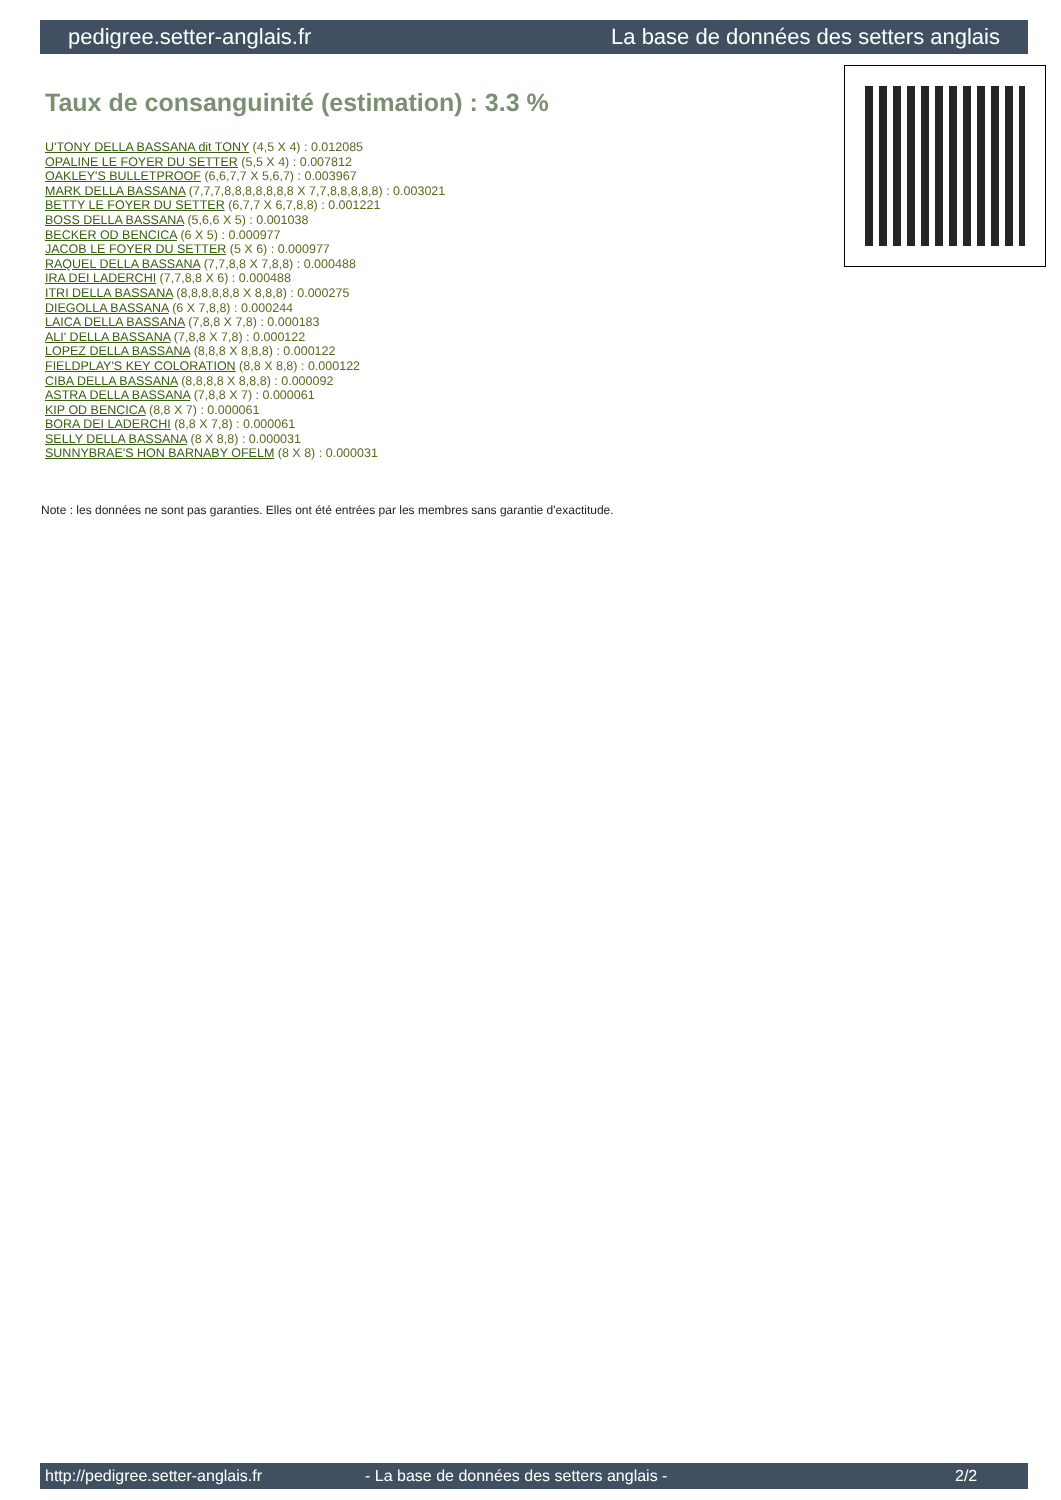pedigree.setter-anglais.fr La base de données des setters anglais
Taux de consanguinité (estimation) : 3.3 %
U'TONY DELLA BASSANA dit TONY (4,5 X 4) : 0.012085
OPALINE LE FOYER DU SETTER (5,5 X 4) : 0.007812
OAKLEY'S BULLETPROOF (6,6,7,7 X 5,6,7) : 0.003967
MARK DELLA BASSANA (7,7,7,8,8,8,8,8,8,8 X 7,7,8,8,8,8,8) : 0.003021
BETTY LE FOYER DU SETTER (6,7,7 X 6,7,8,8) : 0.001221
BOSS DELLA BASSANA (5,6,6 X 5) : 0.001038
BECKER OD BENCICA (6 X 5) : 0.000977
JACOB LE FOYER DU SETTER (5 X 6) : 0.000977
RAQUEL DELLA BASSANA (7,7,8,8 X 7,8,8) : 0.000488
IRA DEI LADERCHI (7,7,8,8 X 6) : 0.000488
ITRI DELLA BASSANA (8,8,8,8,8,8 X 8,8,8) : 0.000275
DIEGOLLA BASSANA (6 X 7,8,8) : 0.000244
LAICA DELLA BASSANA (7,8,8 X 7,8) : 0.000183
ALI' DELLA BASSANA (7,8,8 X 7,8) : 0.000122
LOPEZ DELLA BASSANA (8,8,8 X 8,8,8) : 0.000122
FIELDPLAY'S KEY COLORATION (8,8 X 8,8) : 0.000122
CIBA DELLA BASSANA (8,8,8,8 X 8,8,8) : 0.000092
ASTRA DELLA BASSANA (7,8,8 X 7) : 0.000061
KIP OD BENCICA (8,8 X 7) : 0.000061
BORA DEI LADERCHI (8,8 X 7,8) : 0.000061
SELLY DELLA BASSANA (8 X 8,8) : 0.000031
SUNNYBRAE'S HON BARNABY OFELM (8 X 8) : 0.000031
Note : les données ne sont pas garanties. Elles ont été entrées par les membres sans garantie d'exactitude.
http://pedigree.setter-anglais.fr - La base de données des setters anglais - 2/2